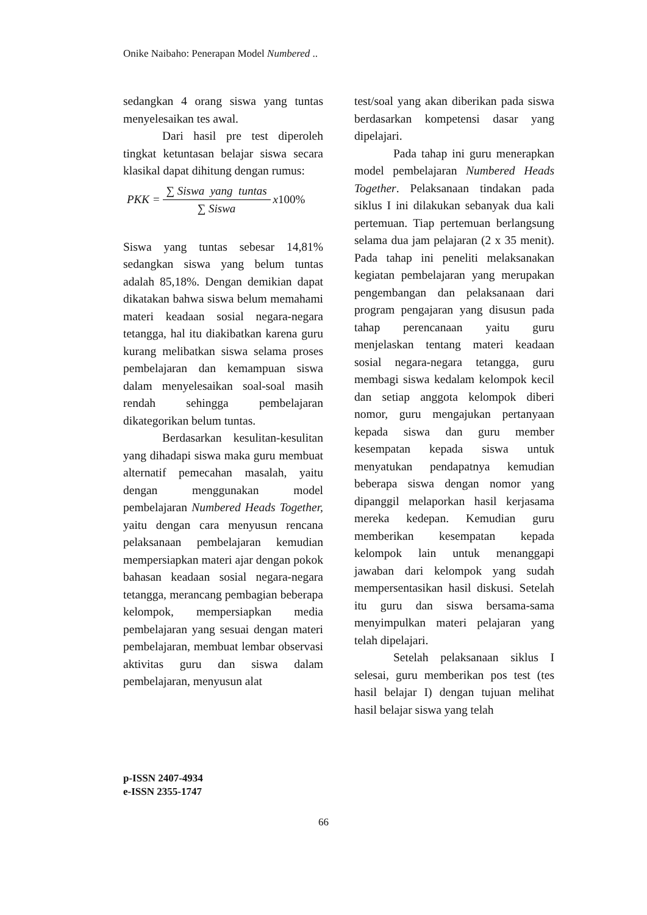Onike Naibaho: Penerapan Model Numbered ..
sedangkan 4 orang siswa yang tuntas menyelesaikan tes awal.
Dari hasil pre test diperoleh tingkat ketuntasan belajar siswa secara klasikal dapat dihitung dengan rumus:
PKK = ∑ Siswa yang tuntas ∑ Siswa x 100%
Siswa yang tuntas sebesar 14,81% sedangkan siswa yang belum tuntas adalah 85,18%. Dengan demikian dapat dikatakan bahwa siswa belum memahami materi keadaan sosial negara-negara tetangga, hal itu diakibatkan karena guru kurang melibatkan siswa selama proses pembelajaran dan kemampuan siswa dalam menyelesaikan soal-soal masih rendah sehingga pembelajaran dikategorikan belum tuntas.
Berdasarkan kesulitan-kesulitan yang dihadapi siswa maka guru membuat alternatif pemecahan masalah, yaitu dengan menggunakan model pembelajaran Numbered Heads Together, yaitu dengan cara menyusun rencana pelaksanaan pembelajaran kemudian mempersiapkan materi ajar dengan pokok bahasan keadaan sosial negara-negara tetangga, merancang pembagian beberapa kelompok, mempersiapkan media pembelajaran yang sesuai dengan materi pembelajaran, membuat lembar observasi aktivitas guru dan siswa dalam pembelajaran, menyusun alat
test/soal yang akan diberikan pada siswa berdasarkan kompetensi dasar yang dipelajari.
Pada tahap ini guru menerapkan model pembelajaran Numbered Heads Together. Pelaksanaan tindakan pada siklus I ini dilakukan sebanyak dua kali pertemuan. Tiap pertemuan berlangsung selama dua jam pelajaran (2 x 35 menit). Pada tahap ini peneliti melaksanakan kegiatan pembelajaran yang merupakan pengembangan dan pelaksanaan dari program pengajaran yang disusun pada tahap perencanaan yaitu guru menjelaskan tentang materi keadaan sosial negara-negara tetangga, guru membagi siswa kedalam kelompok kecil dan setiap anggota kelompok diberi nomor, guru mengajukan pertanyaan kepada siswa dan guru member kesempatan kepada siswa untuk menyatukan pendapatnya kemudian beberapa siswa dengan nomor yang dipanggil melaporkan hasil kerjasama mereka kedepan. Kemudian guru memberikan kesempatan kepada kelompok lain untuk menanggapi jawaban dari kelompok yang sudah mempersentasikan hasil diskusi. Setelah itu guru dan siswa bersama-sama menyimpulkan materi pelajaran yang telah dipelajari.
Setelah pelaksanaan siklus I selesai, guru memberikan pos test (tes hasil belajar I) dengan tujuan melihat hasil belajar siswa yang telah
p-ISSN 2407-4934
e-ISSN 2355-1747
66